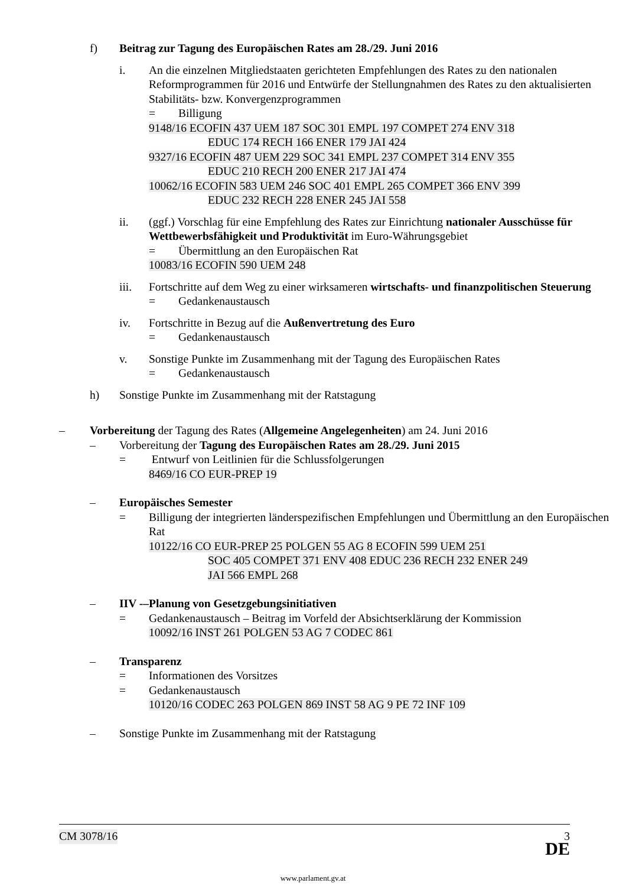f) Beitrag zur Tagung des Europäischen Rates am 28./29. Juni 2016
i. An die einzelnen Mitgliedstaaten gerichteten Empfehlungen des Rates zu den nationalen Reformprogrammen für 2016 und Entwürfe der Stellungnahmen des Rates zu den aktualisierten Stabilitäts- bzw. Konvergenzprogrammen
= Billigung
9148/16 ECOFIN 437 UEM 187 SOC 301 EMPL 197 COMPET 274 ENV 318
EDUC 174 RECH 166 ENER 179 JAI 424
9327/16 ECOFIN 487 UEM 229 SOC 341 EMPL 237 COMPET 314 ENV 355
EDUC 210 RECH 200 ENER 217 JAI 474
10062/16 ECOFIN 583 UEM 246 SOC 401 EMPL 265 COMPET 366 ENV 399
EDUC 232 RECH 228 ENER 245 JAI 558
ii. (ggf.) Vorschlag für eine Empfehlung des Rates zur Einrichtung nationaler Ausschüsse für Wettbewerbsfähigkeit und Produktivität im Euro-Währungsgebiet
= Übermittlung an den Europäischen Rat
10083/16 ECOFIN 590 UEM 248
iii. Fortschritte auf dem Weg zu einer wirksameren wirtschafts- und finanzpolitischen Steuerung
= Gedankenaustausch
iv. Fortschritte in Bezug auf die Außenvertretung des Euro
= Gedankenaustausch
v. Sonstige Punkte im Zusammenhang mit der Tagung des Europäischen Rates
= Gedankenaustausch
h) Sonstige Punkte im Zusammenhang mit der Ratstagung
– Vorbereitung der Tagung des Rates (Allgemeine Angelegenheiten) am 24. Juni 2016
– Vorbereitung der Tagung des Europäischen Rates am 28./29. Juni 2015
= Entwurf von Leitlinien für die Schlussfolgerungen
8469/16 CO EUR-PREP 19
– Europäisches Semester
= Billigung der integrierten länderspezifischen Empfehlungen und Übermittlung an den Europäischen Rat
10122/16 CO EUR-PREP 25 POLGEN 55 AG 8 ECOFIN 599 UEM 251
SOC 405 COMPET 371 ENV 408 EDUC 236 RECH 232 ENER 249
JAI 566 EMPL 268
– IIV -–Planung von Gesetzgebungsinitiativen
= Gedankenaustausch – Beitrag im Vorfeld der Absichtserklärung der Kommission
10092/16 INST 261 POLGEN 53 AG 7 CODEC 861
– Transparenz
= Informationen des Vorsitzes
= Gedankenaustausch
10120/16 CODEC 263 POLGEN 869 INST 58 AG 9 PE 72 INF 109
– Sonstige Punkte im Zusammenhang mit der Ratstagung
CM 3078/16 3
DE
www.parlament.gv.at